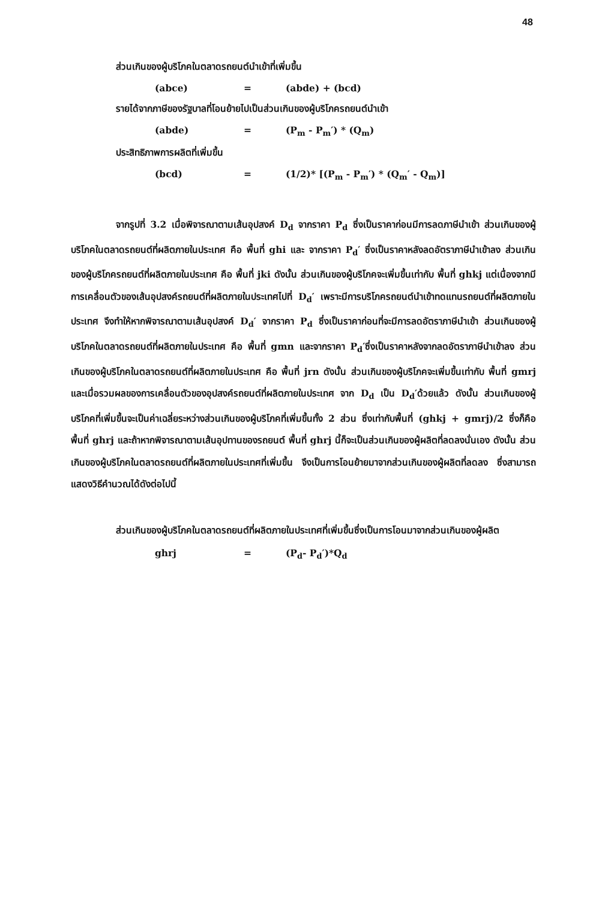48
ส่วนเกินของผู้บริโภคในตลาดรถยนต์นำเข้าที่เพิ่มขึ้น
(abce) = (abde) + (bcd)
รายได้จากภาษีของรัฐบาลที่โอนย้ายไปเป็นส่วนเกินของผู้บริโภครถยนต์นำเข้า
(abde) = (P<sub>m</sub> - P<sub>m</sub>′) * (Q<sub>m</sub>)
ประสิทธิภาพการผลิตที่เพิ่มขึ้น
(bcd) = (1/2)* [(P<sub>m</sub> - P<sub>m</sub>′) * (Q<sub>m</sub>′ - Q<sub>m</sub>)]
จากรูปที่ 3.2 เมื่อพิจารณาตามเส้นอุปสงค์ D<sub>d</sub> จากราคา P<sub>d</sub> ซึ่งเป็นราคาก่อนมีการลดภาษีนำเข้า ส่วนเกินของผู้บริโภคในตลาดรถยนต์ที่ผลิตภายในประเทศ คือ พื้นที่ ghi และ จากราคา P<sub>d</sub>′ ซึ่งเป็นราคาหลังลดอัตราภาษีนำเข้าลง ส่วนเกินของผู้บริโภครถยนต์ที่ผลิตภายในประเทศ คือ พื้นที่ jki ดังนั้น ส่วนเกินของผู้บริโภคจะเพิ่มขึ้นเท่ากับ พื้นที่ ghkj แต่เนื่องจากมีการเคลื่อนตัวของเส้นอุปสงค์รถยนต์ที่ผลิตภายในประเทศไปที่ D<sub>d</sub>′ เพราะมีการบริโภครถยนต์นำเข้าทดแทนรถยนต์ที่ผลิตภายในประเทศ จึงทำให้หากพิจารณาตามเส้นอุปสงค์ D<sub>d</sub>′ จากราคา P<sub>d</sub> ซึ่งเป็นราคาก่อนที่จะมีการลดอัตราภาษีนำเข้า ส่วนเกินของผู้บริโภคในตลาดรถยนต์ที่ผลิตภายในประเทศ คือ พื้นที่ gmn และจากราคา P<sub>d</sub>′ซึ่งเป็นราคาหลังจากลดอัตราภาษีนำเข้าลง ส่วนเกินของผู้บริโภคในตลาดรถยนต์ที่ผลิตภายในประเทศ คือ พื้นที่ jrn ดังนั้น ส่วนเกินของผู้บริโภคจะเพิ่มขึ้นเท่ากับ พื้นที่ gmrj และเมื่อรวมผลของการเคลื่อนตัวของอุปสงค์รถยนต์ที่ผลิตภายในประเทศ จาก D<sub>d</sub> เป็น D<sub>d</sub>′ด้วยแล้ว ดังนั้น ส่วนเกินของผู้บริโภคที่เพิ่มขึ้นจะเป็นค่าเฉลี่ยระหว่างส่วนเกินของผู้บริโภคที่เพิ่มขึ้นทั้ง 2 ส่วน ซึ่งเท่ากับพื้นที่ (ghkj + gmrj)/2 ซึ่งก็คือ พื้นที่ ghrj และถ้าหากพิจารณาตามเส้นอุปทานของรถยนต์ พื้นที่ ghrj นี้ก็จะเป็นส่วนเกินของผู้ผลิตที่ลดลงนั่นเอง ดังนั้น ส่วนเกินของผู้บริโภคในตลาดรถยนต์ที่ผลิตภายในประเทศที่เพิ่มขึ้น จึงเป็นการโอนย้ายมาจากส่วนเกินของผู้ผลิตที่ลดลง ซึ่งสามารถแสดงวิธีคำนวณได้ดังต่อไปนี้
ส่วนเกินของผู้บริโภคในตลาดรถยนต์ที่ผลิตภายในประเทศที่เพิ่มขึ้นซึ่งเป็นการโอนมาจากส่วนเกินของผู้ผลิต
ghrj = (P<sub>d</sub>- P<sub>d</sub>′)*Q<sub>d</sub>